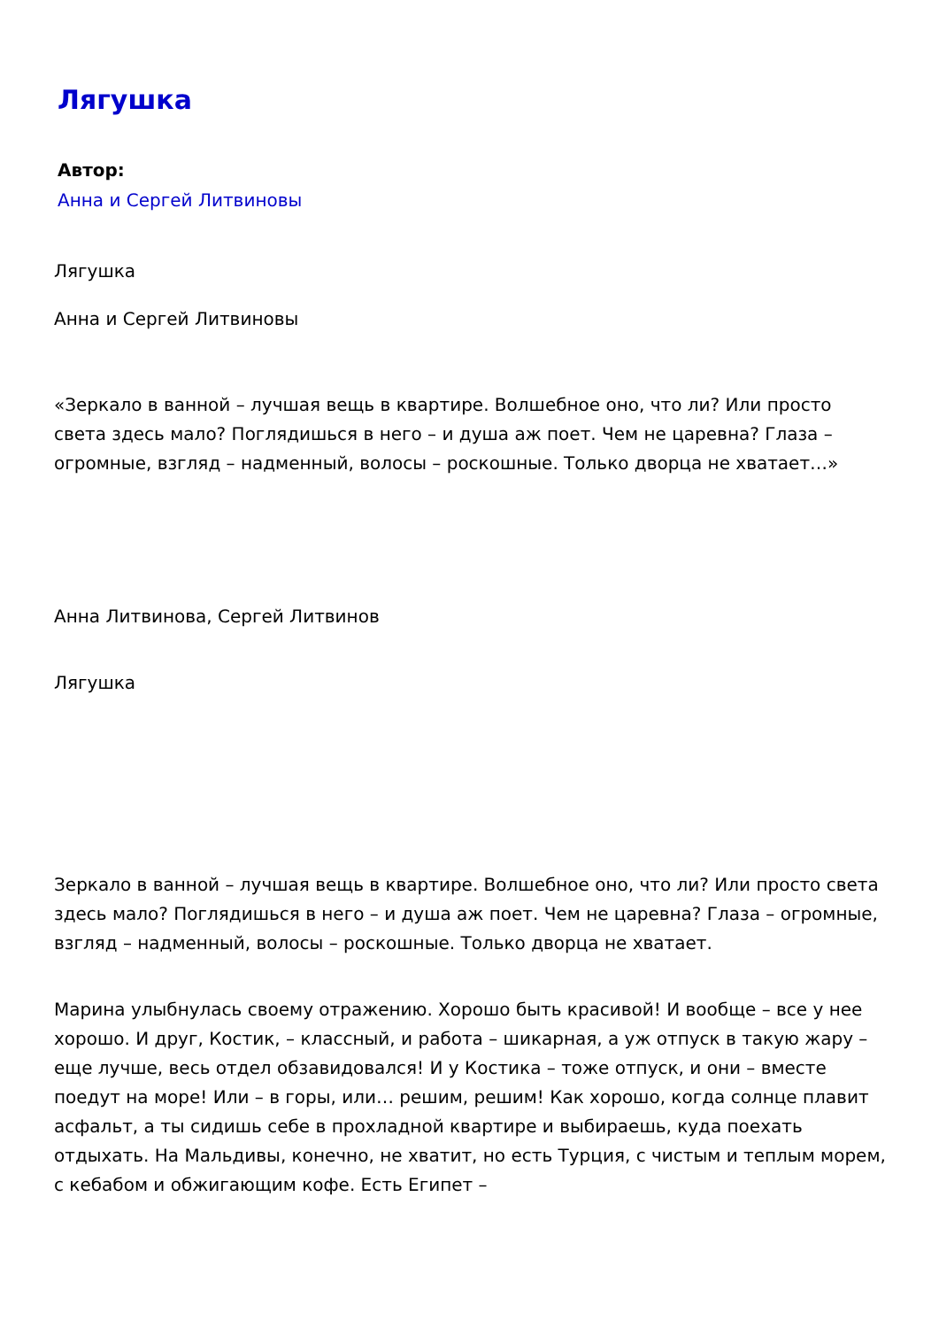Лягушка
Автор:
Анна и Сергей Литвиновы
Лягушка
Анна и Сергей Литвиновы
«Зеркало в ванной – лучшая вещь в квартире. Волшебное оно, что ли? Или просто света здесь мало? Поглядишься в него – и душа аж поет. Чем не царевна? Глаза – огромные, взгляд – надменный, волосы – роскошные. Только дворца не хватает…»
Анна Литвинова, Сергей Литвинов
Лягушка
Зеркало в ванной – лучшая вещь в квартире. Волшебное оно, что ли? Или просто света здесь мало? Поглядишься в него – и душа аж поет. Чем не царевна? Глаза – огромные, взгляд – надменный, волосы – роскошные. Только дворца не хватает.
Марина улыбнулась своему отражению. Хорошо быть красивой! И вообще – все у нее хорошо. И друг, Костик, – классный, и работа – шикарная, а уж отпуск в такую жару – еще лучше, весь отдел обзавидовался! И у Костика – тоже отпуск, и они – вместе поедут на море! Или – в горы, или… решим, решим! Как хорошо, когда солнце плавит асфальт, а ты сидишь себе в прохладной квартире и выбираешь, куда поехать отдыхать. На Мальдивы, конечно, не хватит, но есть Турция, с чистым и теплым морем, с кебабом и обжигающим кофе. Есть Египет –